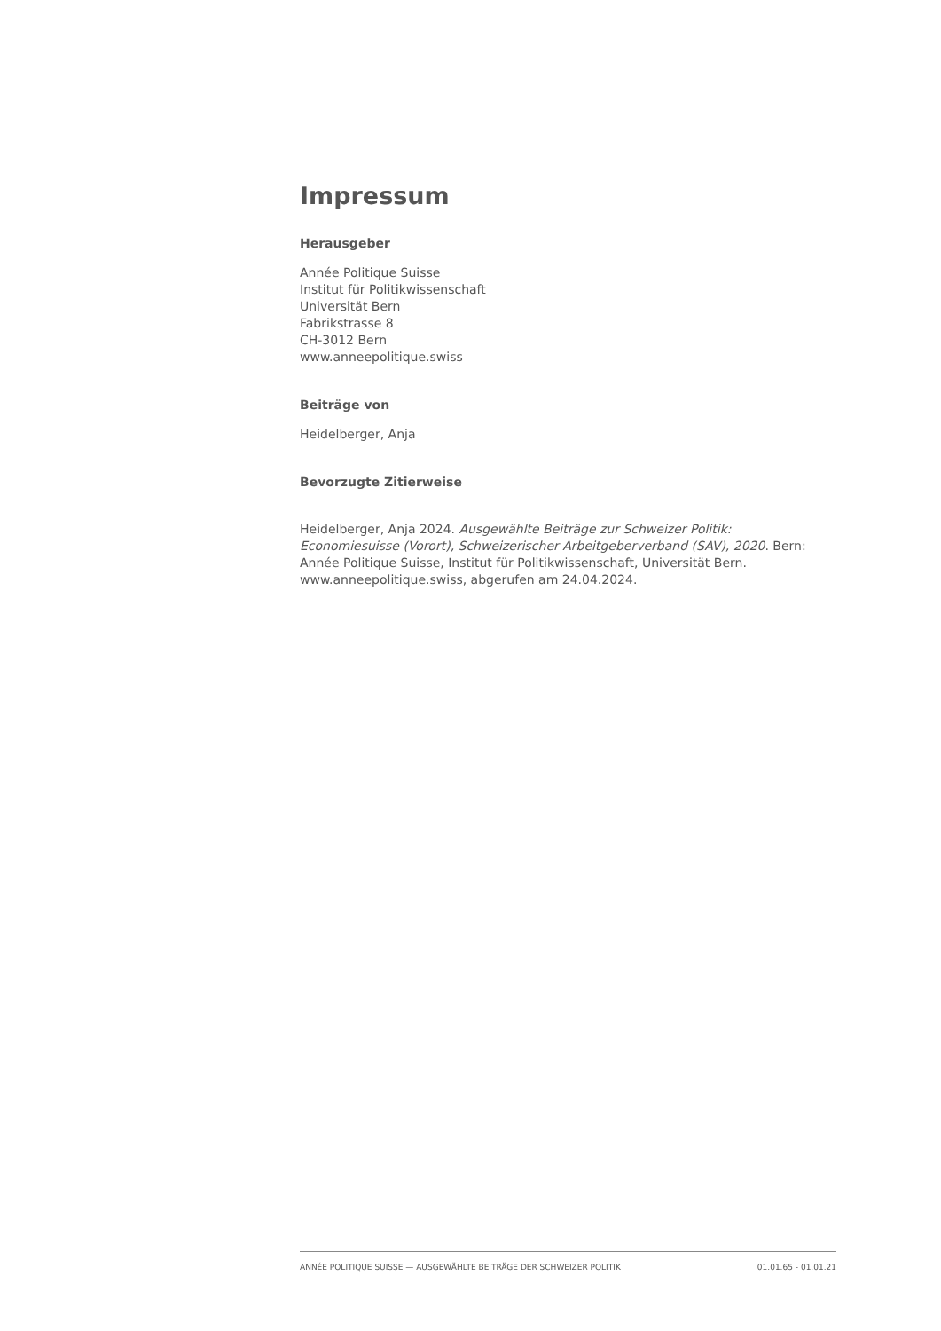Impressum
Herausgeber
Année Politique Suisse
Institut für Politikwissenschaft
Universität Bern
Fabrikstrasse 8
CH-3012 Bern
www.anneepolitique.swiss
Beiträge von
Heidelberger, Anja
Bevorzugte Zitierweise
Heidelberger, Anja 2024. Ausgewählte Beiträge zur Schweizer Politik: Economiesuisse (Vorort), Schweizerischer Arbeitgeberverband (SAV), 2020. Bern: Année Politique Suisse, Institut für Politikwissenschaft, Universität Bern. www.anneepolitique.swiss, abgerufen am 24.04.2024.
ANNÉE POLITIQUE SUISSE — AUSGEWÄHLTE BEITRÄGE DER SCHWEIZER POLITIK 01.01.65 - 01.01.21